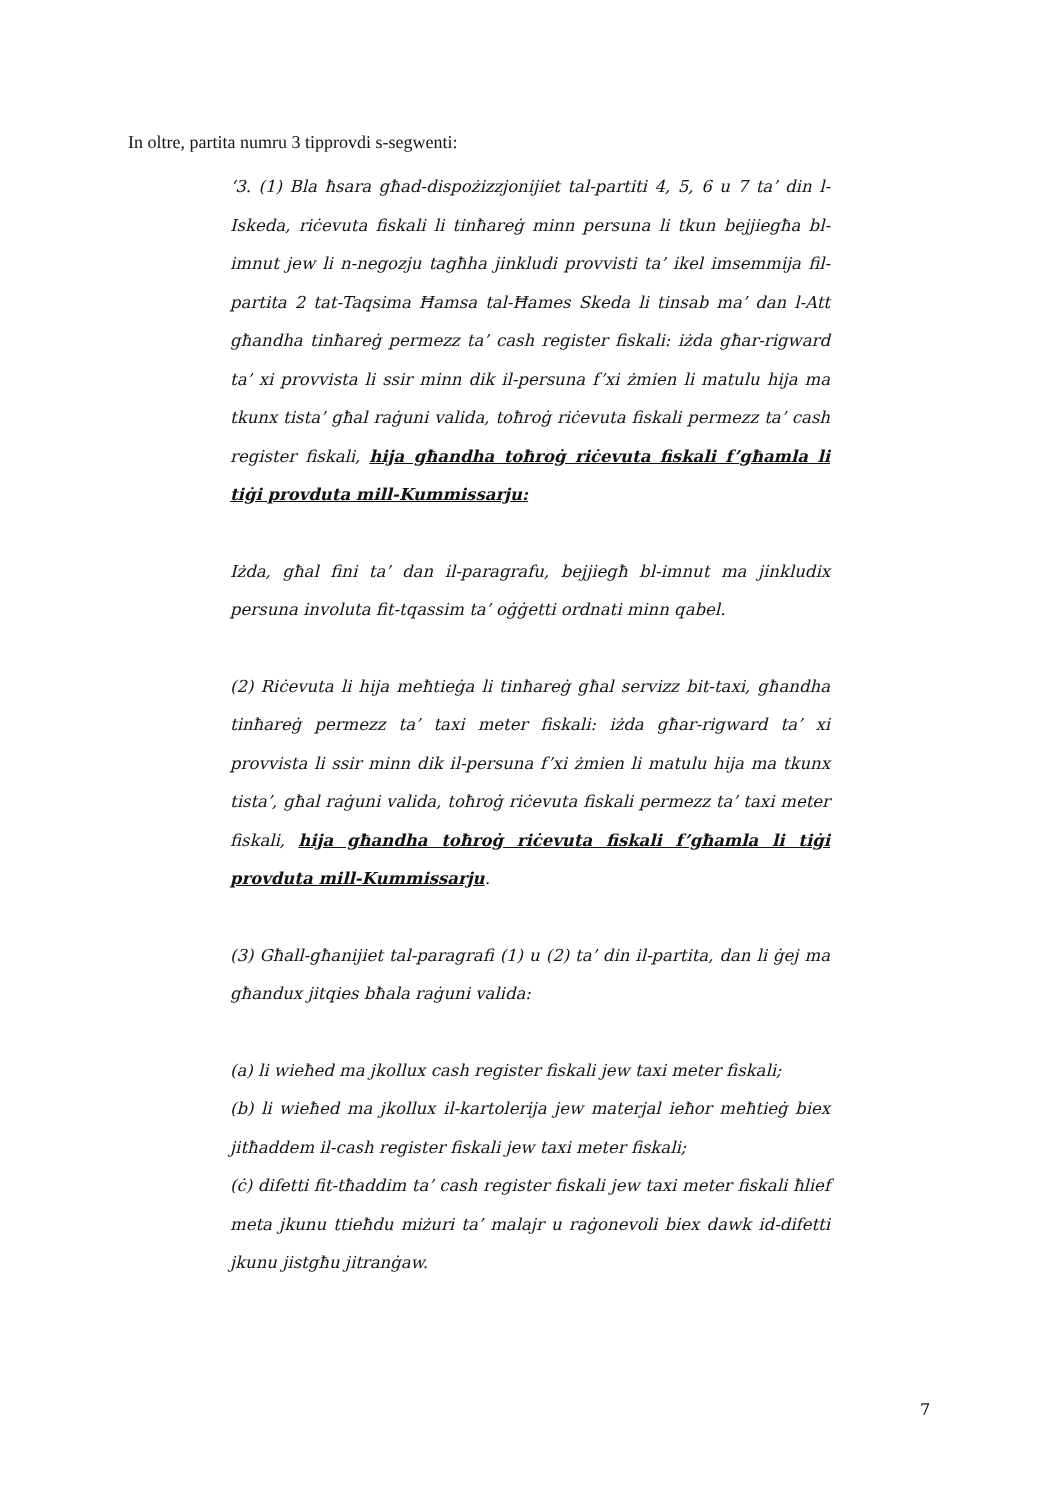In oltre, partita numru 3 tipprovdi s-segwenti:
‘3. (1) Bla ħsara għad-dispożizzjonijiet tal-partiti 4, 5, 6 u 7 ta’ din l-Iskeda, riċevuta fiskali li tinħareġ minn persuna li tkun bejjiegħa bl-imnut jew li n-negozju tagħha jinkludi provvisti ta’ ikel imsemmija fil-partita 2 tat-Taqsima Ħamsa tal-Ħames Skeda li tinsab ma’ dan l-Att għandha tinħareġ permezz ta’ cash register fiskali: iżda għar-rigward ta’ xi provvista li ssir minn dik il-persuna f’xi żmien li matulu hija ma tkunx tista’ għal raġuni valida, toħroġ riċevuta fiskali permezz ta’ cash register fiskali, hija għandha toħroġ riċevuta fiskali f’għamla li tiġi provduta mill-Kummissarju:
Iżda, għal fini ta’ dan il-paragrafu, bejjiegħ bl-imnut ma jinkludix persuna involuta fit-tqassim ta’ oġġetti ordnati minn qabel.
(2) Riċevuta li hija meħtieġa li tinħareġ għal servizz bit-taxi, għandha tinħareġ permezz ta’ taxi meter fiskali: iżda għar-rigward ta’ xi provvista li ssir minn dik il-persuna f’xi żmien li matulu hija ma tkunx tista’, għal raġuni valida, toħroġ riċevuta fiskali permezz ta’ taxi meter fiskali, hija għandha toħroġ riċevuta fiskali f’għamla li tiġi provduta mill-Kummissarju.
(3) Għall-għanijiet tal-paragrafi (1) u (2) ta’ din il-partita, dan li ġej ma għandux jitqies bħala raġuni valida:
(a) li wieħed ma jkollux cash register fiskali jew taxi meter fiskali;
(b) li wieħed ma jkollux il-kartolerija jew materjal ieħor meħtieġ biex jitħaddem il-cash register fiskali jew taxi meter fiskali;
(ċ) difetti fit-tħaddim ta’ cash register fiskali jew taxi meter fiskali ħlief meta jkunu ttieħdu miżuri ta’ malajr u raġonevoli biex dawk id-difetti jkunu jistgħu jitranġaw.
7